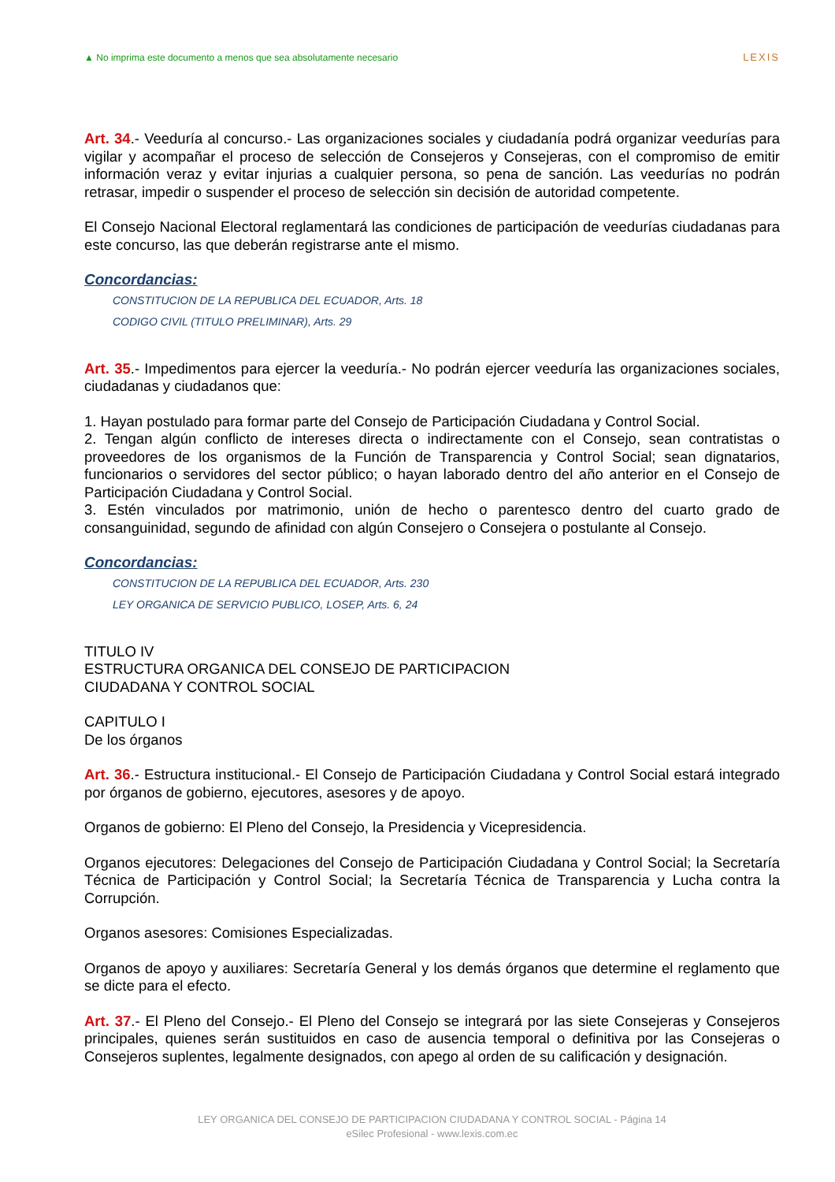▲ No imprima este documento a menos que sea absolutamente necesario
LEXIS
Art. 34.- Veeduría al concurso.- Las organizaciones sociales y ciudadanía podrá organizar veedurías para vigilar y acompañar el proceso de selección de Consejeros y Consejeras, con el compromiso de emitir información veraz y evitar injurias a cualquier persona, so pena de sanción. Las veedurías no podrán retrasar, impedir o suspender el proceso de selección sin decisión de autoridad competente.
El Consejo Nacional Electoral reglamentará las condiciones de participación de veedurías ciudadanas para este concurso, las que deberán registrarse ante el mismo.
Concordancias:
CONSTITUCION DE LA REPUBLICA DEL ECUADOR, Arts. 18
CODIGO CIVIL (TITULO PRELIMINAR), Arts. 29
Art. 35.- Impedimentos para ejercer la veeduría.- No podrán ejercer veeduría las organizaciones sociales, ciudadanas y ciudadanos que:
1. Hayan postulado para formar parte del Consejo de Participación Ciudadana y Control Social.
2. Tengan algún conflicto de intereses directa o indirectamente con el Consejo, sean contratistas o proveedores de los organismos de la Función de Transparencia y Control Social; sean dignatarios, funcionarios o servidores del sector público; o hayan laborado dentro del año anterior en el Consejo de Participación Ciudadana y Control Social.
3. Estén vinculados por matrimonio, unión de hecho o parentesco dentro del cuarto grado de consanguinidad, segundo de afinidad con algún Consejero o Consejera o postulante al Consejo.
Concordancias:
CONSTITUCION DE LA REPUBLICA DEL ECUADOR, Arts. 230
LEY ORGANICA DE SERVICIO PUBLICO, LOSEP, Arts. 6, 24
TITULO IV
ESTRUCTURA ORGANICA DEL CONSEJO DE PARTICIPACION
CIUDADANA Y CONTROL SOCIAL
CAPITULO I
De los órganos
Art. 36.- Estructura institucional.- El Consejo de Participación Ciudadana y Control Social estará integrado por órganos de gobierno, ejecutores, asesores y de apoyo.
Organos de gobierno: El Pleno del Consejo, la Presidencia y Vicepresidencia.
Organos ejecutores: Delegaciones del Consejo de Participación Ciudadana y Control Social; la Secretaría Técnica de Participación y Control Social; la Secretaría Técnica de Transparencia y Lucha contra la Corrupción.
Organos asesores: Comisiones Especializadas.
Organos de apoyo y auxiliares: Secretaría General y los demás órganos que determine el reglamento que se dicte para el efecto.
Art. 37.- El Pleno del Consejo.- El Pleno del Consejo se integrará por las siete Consejeras y Consejeros principales, quienes serán sustituidos en caso de ausencia temporal o definitiva por las Consejeras o Consejeros suplentes, legalmente designados, con apego al orden de su calificación y designación.
LEY ORGANICA DEL CONSEJO DE PARTICIPACION CIUDADANA Y CONTROL SOCIAL - Página 14
eSilec Profesional - www.lexis.com.ec